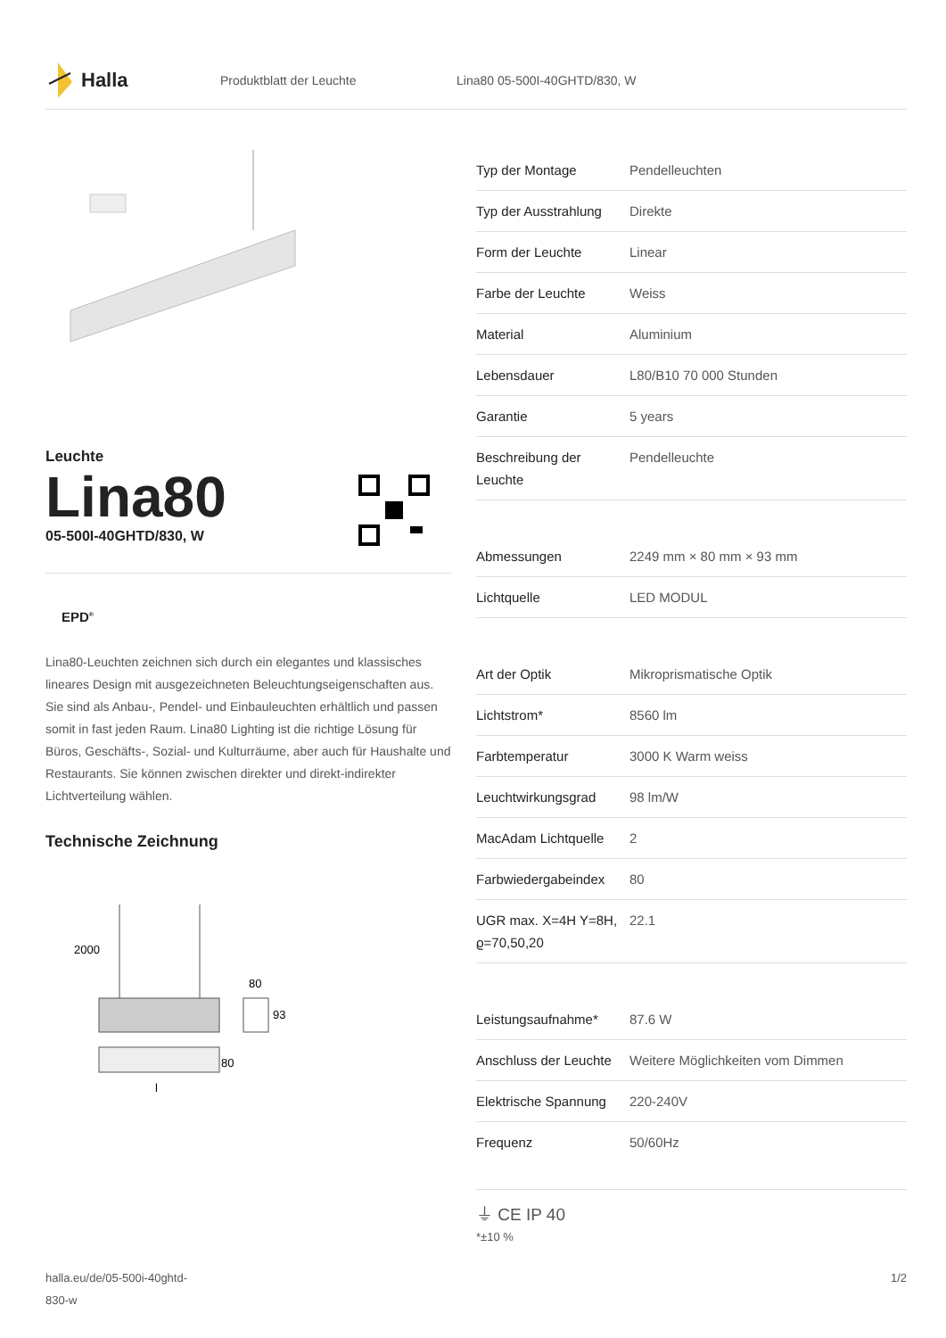Halla
Produktblatt der Leuchte Lina80 05-500I-40GHTD/830, W
Leuchte
Lina80
05-500I-40GHTD/830, W
EPD<sup>®</sup>
Lina80-Leuchten zeichnen sich durch ein elegantes und klassisches lineares Design mit ausgezeichneten Beleuchtungseigenschaften aus. Sie sind als Anbau-, Pendel- und Einbauleuchten erhältlich und passen somit in fast jeden Raum. Lina80 Lighting ist die richtige Lösung für Büros, Geschäfts-, Sozial- und Kulturräume, aber auch für Haushalte und Restaurants. Sie können zwischen direkter und direkt-indirekter Lichtverteilung wählen.
Technische Zeichnung
2000
80
93
80
l
| Typ der Montage | Pendelleuchten |
| Typ der Ausstrahlung | Direkte |
| Form der Leuchte | Linear |
| Farbe der Leuchte | Weiss |
| Material | Aluminium |
| Lebensdauer | L80/B10 70 000 Stunden |
| Garantie | 5 years |
| Beschreibung der Leuchte | Pendelleuchte |
| Abmessungen | 2249 mm × 80 mm × 93 mm |
| Lichtquelle | LED MODUL |
| Art der Optik | Mikroprismatische Optik |
| Lichtstrom* | 8560 lm |
| Farbtemperatur | 3000 K Warm weiss |
| Leuchtwirkungsgrad | 98 lm/W |
| MacAdam Lichtquelle | 2 |
| Farbwiedergabeindex | 80 |
| UGR max. X=4H Y=8H, ϱ=70,50,20 | 22.1 |
| Leistungsaufnahme* | 87.6 W |
| Anschluss der Leuchte | Weitere Möglichkeiten vom Dimmen |
| Elektrische Spannung | 220-240V |
| Frequenz | 50/60Hz |
⏚ CE IP 40
*±10 %
halla.eu/de/05-500i-40ghtd-
830-w
1/2